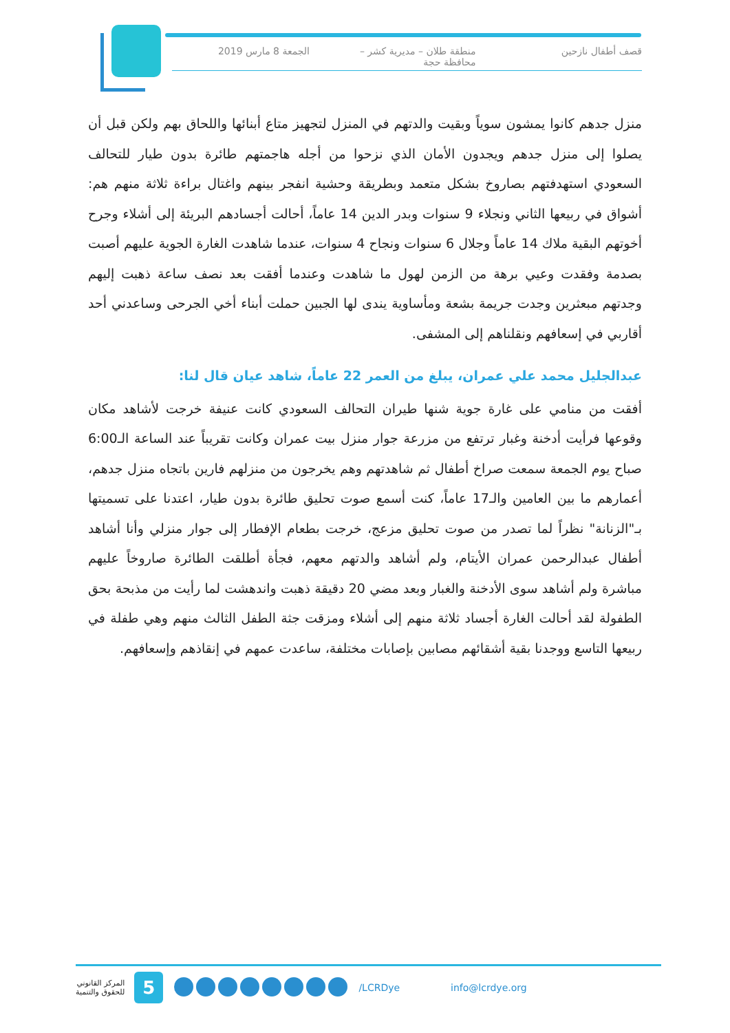قصف أطفال نازحين منطقة طلان – مديرية كشر – محافظة حجة
الجمعة 8 مارس 2019
منزل جدهم كانوا يمشون سوياً وبقيت والدتهم في المنزل لتجهيز متاع أبنائها واللحاق بهم ولكن قبل أن يصلوا إلى منزل جدهم ويجدون الأمان الذي نزحوا من أجله هاجمتهم طائرة بدون طيار للتحالف السعودي استهدفتهم بصاروخ بشكل متعمد وبطريقة وحشية انفجر بينهم واغتال براءة ثلاثة منهم هم: أشواق في ربيعها الثاني ونجلاء 9 سنوات وبدر الدين 14 عاماً، أحالت أجسادهم البريئة إلى أشلاء وجرح أخوتهم البقية ملاك 14 عاماً وجلال 6 سنوات ونجاح 4 سنوات، عندما شاهدت الغارة الجوية عليهم أصبت بصدمة وفقدت وعيي برهة من الزمن لهول ما شاهدت وعندما أفقت بعد نصف ساعة ذهبت إليهم وجدتهم مبعثرين وجدت جريمة بشعة ومأساوية يندى لها الجبين حملت أبناء أخي الجرحى وساعدني أحد أقاربي في إسعافهم ونقلناهم إلى المشفى.
عبدالجليل محمد علي عمران، يبلغ من العمر 22 عاماً، شاهد عيان قال لنا:
أفقت من منامي على غارة جوية شنها طيران التحالف السعودي كانت عنيفة خرجت لأشاهد مكان وقوعها فرأيت أدخنة وغبار ترتفع من مزرعة جوار منزل بيت عمران وكانت تقريباً عند الساعة الـ6:00 صباح يوم الجمعة سمعت صراخ أطفال ثم شاهدتهم وهم يخرجون من منزلهم فارين باتجاه منزل جدهم، أعمارهم ما بين العامين والـ17 عاماً، كنت أسمع صوت تحليق طائرة بدون طيار، اعتدنا على تسميتها بـ"الزنانة" نظراً لما تصدر من صوت تحليق مزعج، خرجت بطعام الإفطار إلى جوار منزلي وأنا أشاهد أطفال عبدالرحمن عمران الأيتام، ولم أشاهد والدتهم معهم، فجأة أطلقت الطائرة صاروخاً عليهم مباشرة ولم أشاهد سوى الأدخنة والغبار وبعد مضي 20 دقيقة ذهبت واندهشت لما رأيت من مذبحة بحق الطفولة لقد أحالت الغارة أجساد ثلاثة منهم إلى أشلاء ومزقت جثة الطفل الثالث منهم وهي طفلة في ربيعها التاسع ووجدنا بقية أشقائهم مصابين بإصابات مختلفة، ساعدت عمهم في إنقاذهم وإسعافهم.
المركز القانوني
للحقوق والتنمية
5
/LCRDye info@lcrdye.org